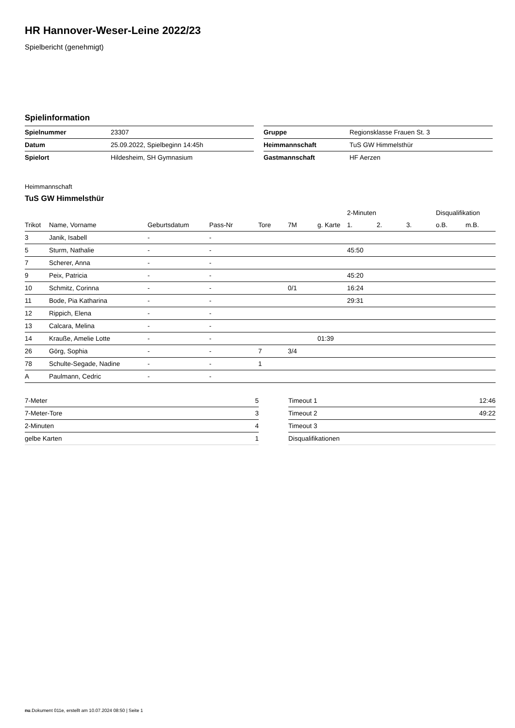HR Hannover-Weser-Leine 2022/23
Spielbericht (genehmigt)
Spielinformation
| Spielnummer | 23307 |
| Datum | 25.09.2022, Spielbeginn 14:45h |
| Spielort | Hildesheim, SH Gymnasium |
| Gruppe | Regionsklasse Frauen St. 3 |
| Heimmannschaft | TuS GW Himmelsthür |
| Gastmannschaft | HF Aerzen |
Heimmannschaft
TuS GW Himmelsthür
| | | | | | | | 2-Minuten | | | Disqualifikation | |
| --- | --- | --- | --- | --- | --- | --- | --- | --- | --- | --- | --- |
| Trikot | Name, Vorname | Geburtsdatum | Pass-Nr | Tore | 7M | g. Karte | 1. | 2. | 3. | o.B. | m.B. |
| 3 | Janik, Isabell | - | - | | | | | | | | |
| 5 | Sturm, Nathalie | - | - | | | | 45:50 | | | | |
| 7 | Scherer, Anna | - | - | | | | | | | | |
| 9 | Peix, Patricia | - | - | | | | 45:20 | | | | |
| 10 | Schmitz, Corinna | - | - | | 0/1 | | 16:24 | | | | |
| 11 | Bode, Pia Katharina | - | - | | | | 29:31 | | | | |
| 12 | Rippich, Elena | - | - | | | | | | | | |
| 13 | Calcara, Melina | - | - | | | | | | | | |
| 14 | Krauße, Amelie Lotte | - | - | | | 01:39 | | | | | |
| 26 | Görg, Sophia | - | - | 7 | 3/4 | | | | | | |
| 78 | Schulte-Segade, Nadine | - | - | 1 | | | | | | | |
| A | Paulmann, Cedric | - | - | | | | | | | | |
| 7-Meter | 5 |
| 7-Meter-Tore | 3 |
| 2-Minuten | 4 |
| gelbe Karten | 1 |
| Timeout 1 | 12:46 |
| Timeout 2 | 49:22 |
| Timeout 3 | |
| Disqualifikationen | |
nu.Dokument 011e, erstellt am 10.07.2024 08:50 | Seite 1